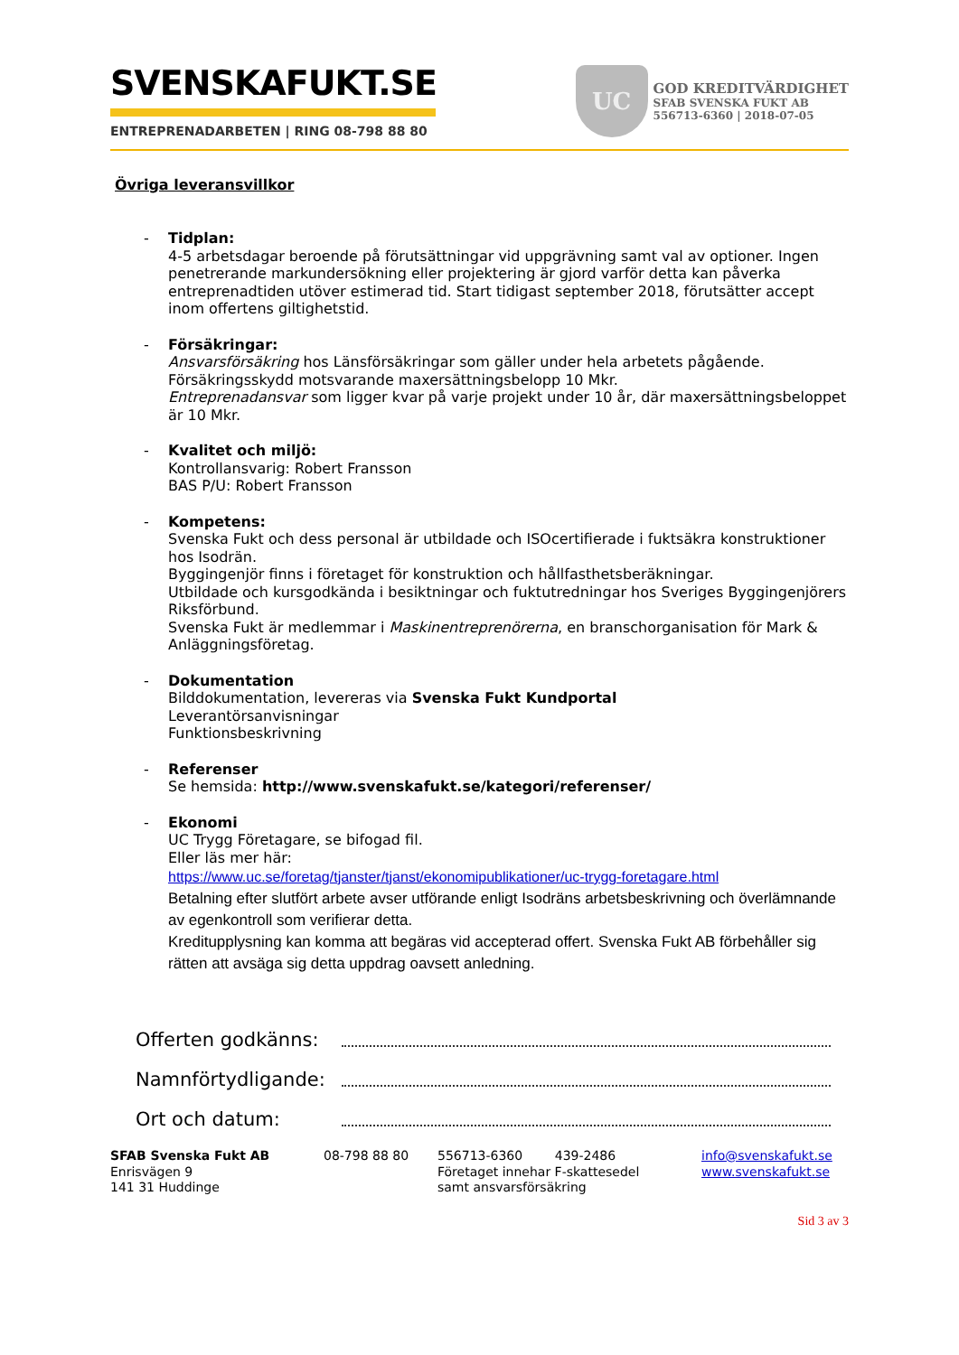SVENSKAFUKT.SE
ENTREPRENADARBETEN | RING 08-798 88 80
UC
GOD KREDITVÄRDIGHET
SFAB SVENSKA FUKT AB
556713-6360 | 2018-07-05
Övriga leveransvillkor
- Tidplan:
4-5 arbetsdagar beroende på förutsättningar vid uppgrävning samt val av optioner. Ingen penetrerande markundersökning eller projektering är gjord varför detta kan påverka entreprenadtiden utöver estimerad tid. Start tidigast september 2018, förutsätter accept inom offertens giltighetstid.
- Försäkringar:
Ansvarsförsäkring hos Länsförsäkringar som gäller under hela arbetets pågående.
Försäkringsskydd motsvarande maxersättningsbelopp 10 Mkr.
Entreprenadansvar som ligger kvar på varje projekt under 10 år, där maxersättningsbeloppet är 10 Mkr.
- Kvalitet och miljö:
Kontrollansvarig: Robert Fransson
BAS P/U: Robert Fransson
- Kompetens:
Svenska Fukt och dess personal är utbildade och ISOcertifierade i fuktsäkra konstruktioner hos Isodrän.
Byggingenjör finns i företaget för konstruktion och hållfasthetsberäkningar.
Utbildade och kursgodkända i besiktningar och fuktutredningar hos Sveriges Byggingenjörers Riksförbund.
Svenska Fukt är medlemmar i Maskinentreprenörerna, en branschorganisation för Mark & Anläggningsföretag.
- Dokumentation
Bilddokumentation, levereras via Svenska Fukt Kundportal
Leverantörsanvisningar
Funktionsbeskrivning
- Referenser
Se hemsida: http://www.svenskafukt.se/kategori/referenser/
- Ekonomi
UC Trygg Företagare, se bifogad fil.
Eller läs mer här:
https://www.uc.se/foretag/tjanster/tjanst/ekonomipublikationer/uc-trygg-foretagare.html
Betalning efter slutfört arbete avser utförande enligt Isodräns arbetsbeskrivning och överlämnande av egenkontroll som verifierar detta.
Kreditupplysning kan komma att begäras vid accepterad offert. Svenska Fukt AB förbehåller sig rätten att avsäga sig detta uppdrag oavsett anledning.
Offerten godkänns:
Namnförtydligande:
Ort och datum:
SFAB Svenska Fukt AB
Enrisvägen 9
141 31 Huddinge
08-798 88 80 556713-6360 439-2486
Företaget innehar F-skattesedel
samt ansvarsförsäkring
info@svenskafukt.se
www.svenskafukt.se
Sid 3 av 3